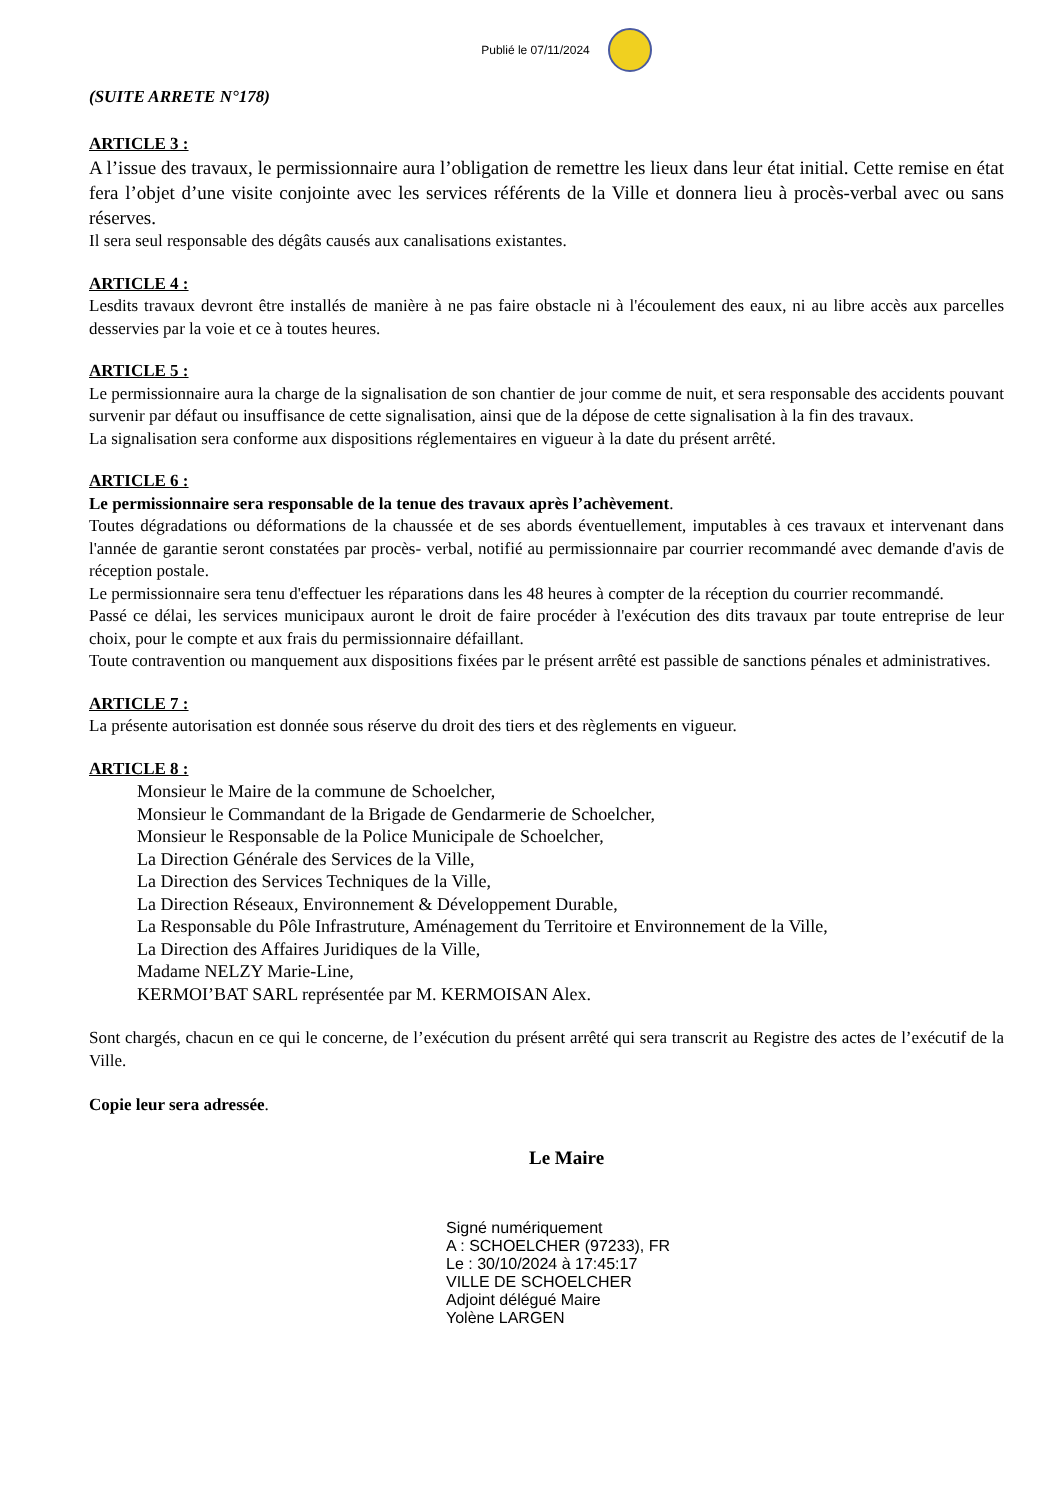Publié le 07/11/2024
(SUITE ARRETE N°178)
ARTICLE 3 :
A l’issue des travaux, le permissionnaire aura l’obligation de remettre les lieux dans leur état initial. Cette remise en état fera l’objet d’une visite conjointe avec les services référents de la Ville et donnera lieu à procès-verbal avec ou sans réserves.
Il sera seul responsable des dégâts causés aux canalisations existantes.
ARTICLE 4 :
Lesdits travaux devront être installés de manière à ne pas faire obstacle ni à l'écoulement des eaux, ni au libre accès aux parcelles desservies par la voie et ce à toutes heures.
ARTICLE 5 :
Le permissionnaire aura la charge de la signalisation de son chantier de jour comme de nuit, et sera responsable des accidents pouvant survenir par défaut ou insuffisance de cette signalisation, ainsi que de la dépose de cette signalisation à la fin des travaux.
La signalisation sera conforme aux dispositions réglementaires en vigueur à la date du présent arrêté.
ARTICLE 6 :
Le permissionnaire sera responsable de la tenue des travaux après l’achèvement.
Toutes dégradations ou déformations de la chaussée et de ses abords éventuellement, imputables à ces travaux et intervenant dans l'année de garantie seront constatées par procès- verbal, notifié au permissionnaire par courrier recommandé avec demande d'avis de réception postale.
Le permissionnaire sera tenu d'effectuer les réparations dans les 48 heures à compter de la réception du courrier recommandé.
Passé ce délai, les services municipaux auront le droit de faire procéder à l'exécution des dits travaux par toute entreprise de leur choix, pour le compte et aux frais du permissionnaire défaillant.
Toute contravention ou manquement aux dispositions fixées par le présent arrêté est passible de sanctions pénales et administratives.
ARTICLE 7 :
La présente autorisation est donnée sous réserve du droit des tiers et des règlements en vigueur.
ARTICLE 8 :
Monsieur le Maire de la commune de Schoelcher,
Monsieur le Commandant de la Brigade de Gendarmerie de Schoelcher,
Monsieur le Responsable de la Police Municipale de Schoelcher,
La Direction Générale des Services de la Ville,
La Direction des Services Techniques de la Ville,
La Direction Réseaux, Environnement & Développement Durable,
La Responsable du Pôle Infrastruture, Aménagement du Territoire et Environnement de la Ville,
La Direction des Affaires Juridiques de la Ville,
Madame NELZY Marie-Line,
KERMOI’BAT SARL représentée par M. KERMOISAN Alex.
Sont chargés, chacun en ce qui le concerne, de l’exécution du présent arrêté qui sera transcrit au Registre des actes de l’exécutif de la Ville.
Copie leur sera adressée.
Le Maire
Signé numériquement
A : SCHOELCHER (97233), FR
Le : 30/10/2024 à 17:45:17
VILLE DE SCHOELCHER
Adjoint délégué Maire
Yolène LARGEN